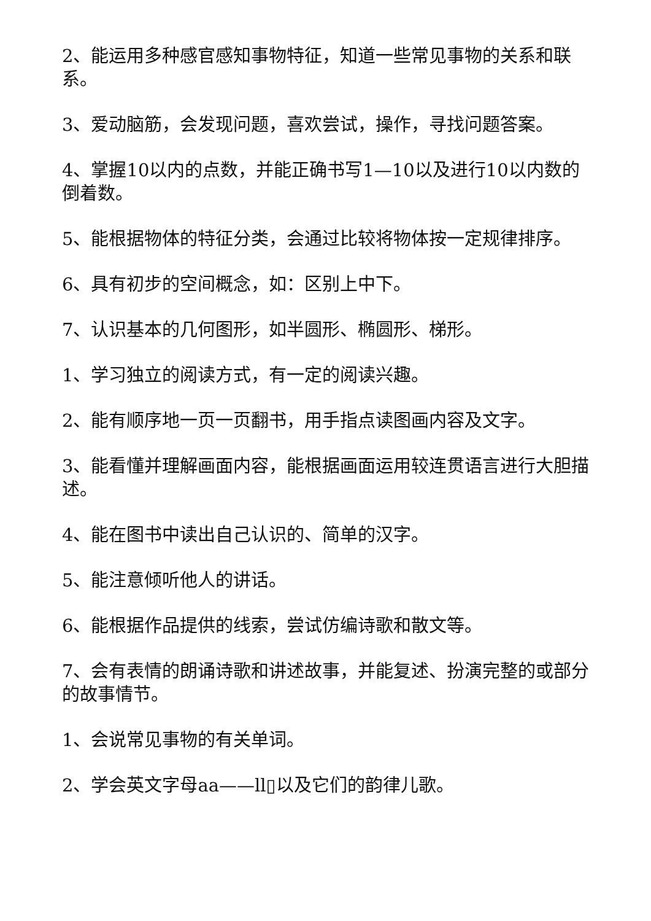2、能运用多种感官感知事物特征，知道一些常见事物的关系和联系。
3、爱动脑筋，会发现问题，喜欢尝试，操作，寻找问题答案。
4、掌握10以内的点数，并能正确书写1—10以及进行10以内数的倒着数。
5、能根据物体的特征分类，会通过比较将物体按一定规律排序。
6、具有初步的空间概念，如：区别上中下。
7、认识基本的几何图形，如半圆形、椭圆形、梯形。
1、学习独立的阅读方式，有一定的阅读兴趣。
2、能有顺序地一页一页翻书，用手指点读图画内容及文字。
3、能看懂并理解画面内容，能根据画面运用较连贯语言进行大胆描述。
4、能在图书中读出自己认识的、简单的汉字。
5、能注意倾听他人的讲话。
6、能根据作品提供的线索，尝试仿编诗歌和散文等。
7、会有表情的朗诵诗歌和讲述故事，并能复述、扮演完整的或部分的故事情节。
1、会说常见事物的有关单词。
2、学会英文字母aa——ll▯以及它们的韵律儿歌。